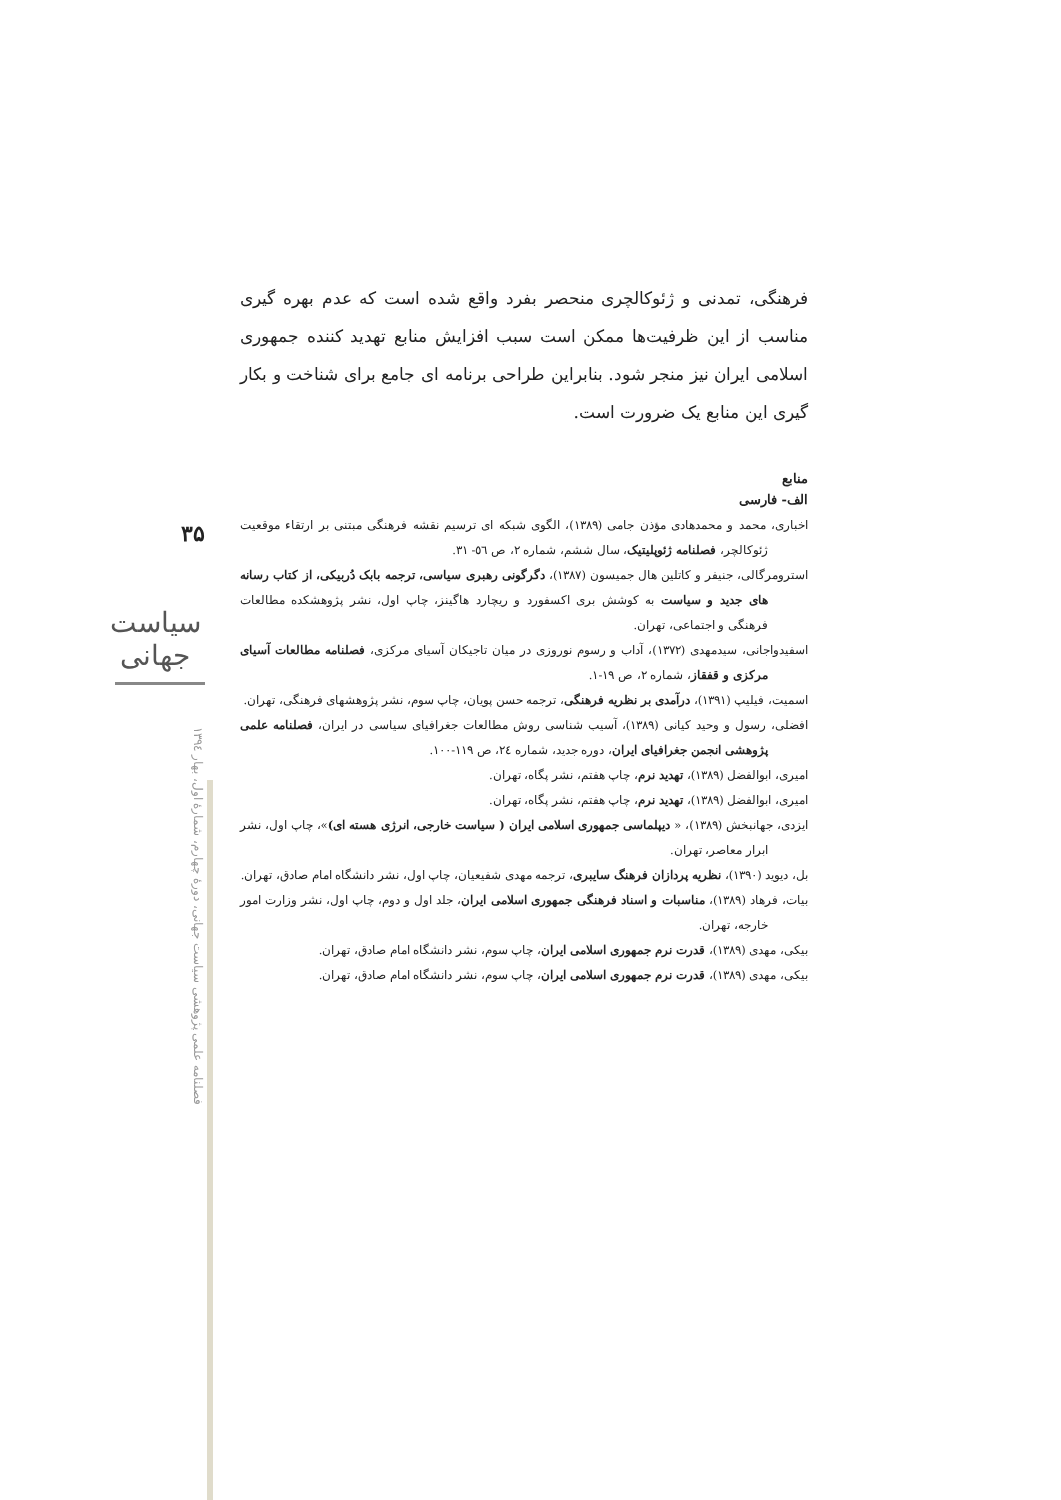۳۵
سیاست جهانی
فصلنامه علمی پژوهشی سیاست جهانی، دورهٔ چهارم، شمارهٔ اول، بهار ۱۳۹٤
فرهنگی، تمدنی و ژئوکالچری منحصر بفرد واقع شده است که عدم بهره گیری مناسب از این ظرفیت‌ها ممکن است سبب افزایش منابع تهدید کننده جمهوری اسلامی ایران نیز منجر شود. بنابراین طراحی برنامه ای جامع برای شناخت و بکار گیری این منابع یک ضرورت است.
منابع
الف- فارسی
اخباری، محمد و محمدهادی مؤذن جامی (۱۳۸۹)، الگوی شبکه ای ترسیم نقشه فرهنگی مبتنی بر ارتقاء موقعیت ژئوکالچر، فصلنامه ژئوپلیتیک، سال ششم، شماره ۲، ص ٥٦- ۳۱.
استرومرگالی، جنیفر و کاتلین هال جمیسون (۱۳۸۷)، دگرگونی رهبری سیاسی، ترجمه بابک دُربیکی، از کتاب رسانه های جدید و سیاست به کوشش بری اکسفورد و ریچارد هاگینز، چاپ اول، نشر پژوهشکده مطالعات فرهنگی و اجتماعی، تهران.
اسفیدواجانی، سیدمهدی (۱۳۷۲)، آداب و رسوم نوروزی در میان تاجیکان آسیای مرکزی، فصلنامه مطالعات آسیای مرکزی و قفقاز، شماره ۲، ص ۱۹-۱.
اسمیت، فیلیپ (۱۳۹۱)، درآمدی بر نظریه فرهنگی، ترجمه حسن پویان، چاپ سوم، نشر پژوهشهای فرهنگی، تهران.
افضلی، رسول و وحید کیانی (۱۳۸۹)، آسیب شناسی روش مطالعات جغرافیای سیاسی در ایران، فصلنامه علمی پژوهشی انجمن جغرافیای ایران، دوره جدید، شماره ۲٤، ص ۱۱۹-۱۰۰.
امیری، ابوالفضل (۱۳۸۹)، تهدید نرم، چاپ هفتم، نشر پگاه، تهران.
امیری، ابوالفضل (۱۳۸۹)، تهدید نرم، چاپ هفتم، نشر پگاه، تهران.
ایزدی، جهانبخش (۱۳۸۹)، « دیپلماسی جمهوری اسلامی ایران ( سیاست خارجی، انرژی هسته ای)»، چاپ اول، نشر ابرار معاصر، تهران.
بل، دیوید (۱۳۹۰)، نظریه پردازان فرهنگ سایبری، ترجمه مهدی شفیعیان، چاپ اول، نشر دانشگاه امام صادق، تهران.
بیات، فرهاد (۱۳۸۹)، مناسبات و اسناد فرهنگی جمهوری اسلامی ایران، جلد اول و دوم، چاپ اول، نشر وزارت امور خارجه، تهران.
بیکی، مهدی (۱۳۸۹)، قدرت نرم جمهوری اسلامی ایران، چاپ سوم، نشر دانشگاه امام صادق، تهران.
بیکی، مهدی (۱۳۸۹)، قدرت نرم جمهوری اسلامی ایران، چاپ سوم، نشر دانشگاه امام صادق، تهران.